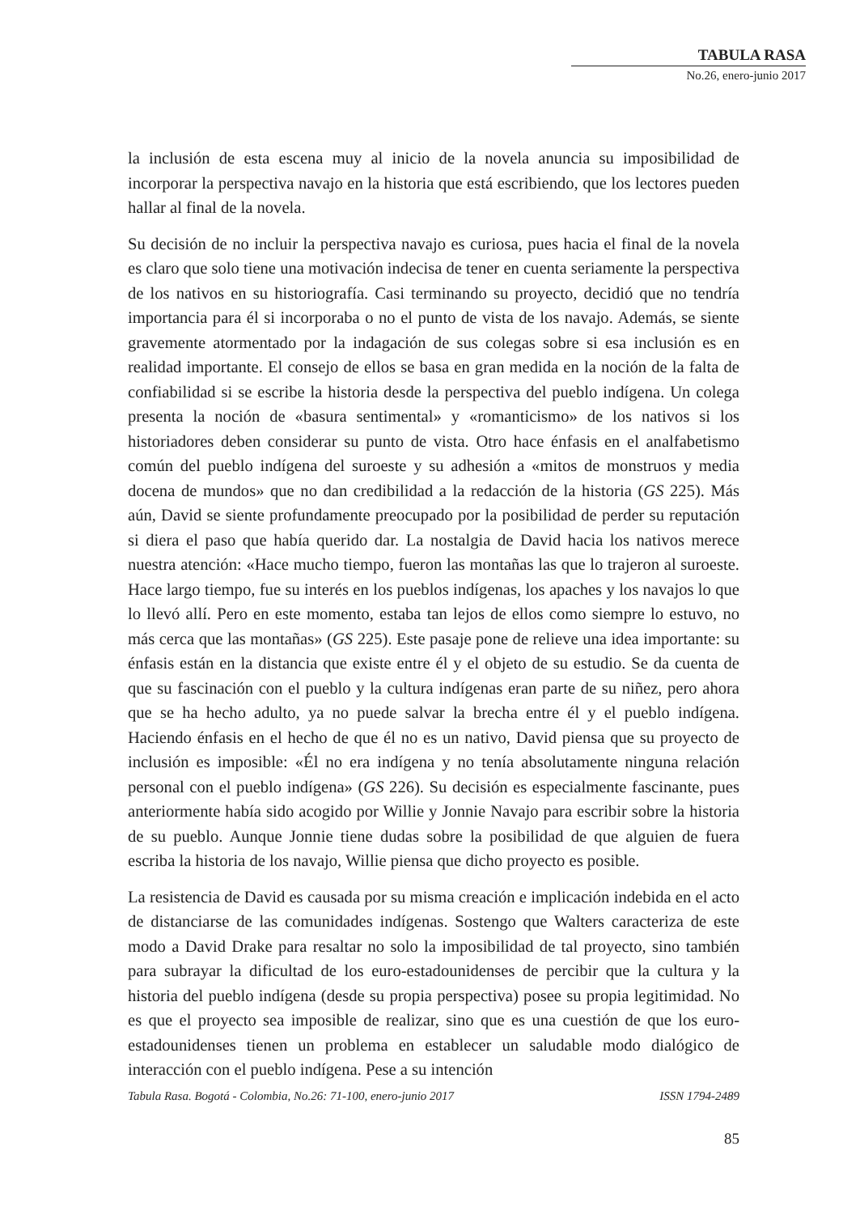TABULA RASA
No.26, enero-junio 2017
la inclusión de esta escena muy al inicio de la novela anuncia su imposibilidad de incorporar la perspectiva navajo en la historia que está escribiendo, que los lectores pueden hallar al final de la novela.
Su decisión de no incluir la perspectiva navajo es curiosa, pues hacia el final de la novela es claro que solo tiene una motivación indecisa de tener en cuenta seriamente la perspectiva de los nativos en su historiografía. Casi terminando su proyecto, decidió que no tendría importancia para él si incorporaba o no el punto de vista de los navajo. Además, se siente gravemente atormentado por la indagación de sus colegas sobre si esa inclusión es en realidad importante. El consejo de ellos se basa en gran medida en la noción de la falta de confiabilidad si se escribe la historia desde la perspectiva del pueblo indígena. Un colega presenta la noción de «basura sentimental» y «romanticismo» de los nativos si los historiadores deben considerar su punto de vista. Otro hace énfasis en el analfabetismo común del pueblo indígena del suroeste y su adhesión a «mitos de monstruos y media docena de mundos» que no dan credibilidad a la redacción de la historia (GS 225). Más aún, David se siente profundamente preocupado por la posibilidad de perder su reputación si diera el paso que había querido dar. La nostalgia de David hacia los nativos merece nuestra atención: «Hace mucho tiempo, fueron las montañas las que lo trajeron al suroeste. Hace largo tiempo, fue su interés en los pueblos indígenas, los apaches y los navajos lo que lo llevó allí. Pero en este momento, estaba tan lejos de ellos como siempre lo estuvo, no más cerca que las montañas» (GS 225). Este pasaje pone de relieve una idea importante: su énfasis están en la distancia que existe entre él y el objeto de su estudio. Se da cuenta de que su fascinación con el pueblo y la cultura indígenas eran parte de su niñez, pero ahora que se ha hecho adulto, ya no puede salvar la brecha entre él y el pueblo indígena. Haciendo énfasis en el hecho de que él no es un nativo, David piensa que su proyecto de inclusión es imposible: «Él no era indígena y no tenía absolutamente ninguna relación personal con el pueblo indígena» (GS 226). Su decisión es especialmente fascinante, pues anteriormente había sido acogido por Willie y Jonnie Navajo para escribir sobre la historia de su pueblo. Aunque Jonnie tiene dudas sobre la posibilidad de que alguien de fuera escriba la historia de los navajo, Willie piensa que dicho proyecto es posible.
La resistencia de David es causada por su misma creación e implicación indebida en el acto de distanciarse de las comunidades indígenas. Sostengo que Walters caracteriza de este modo a David Drake para resaltar no solo la imposibilidad de tal proyecto, sino también para subrayar la dificultad de los euro-estadounidenses de percibir que la cultura y la historia del pueblo indígena (desde su propia perspectiva) posee su propia legitimidad. No es que el proyecto sea imposible de realizar, sino que es una cuestión de que los euro-estadounidenses tienen un problema en establecer un saludable modo dialógico de interacción con el pueblo indígena. Pese a su intención
Tabula Rasa. Bogotá - Colombia, No.26: 71-100, enero-junio 2017 ISSN 1794-2489
85